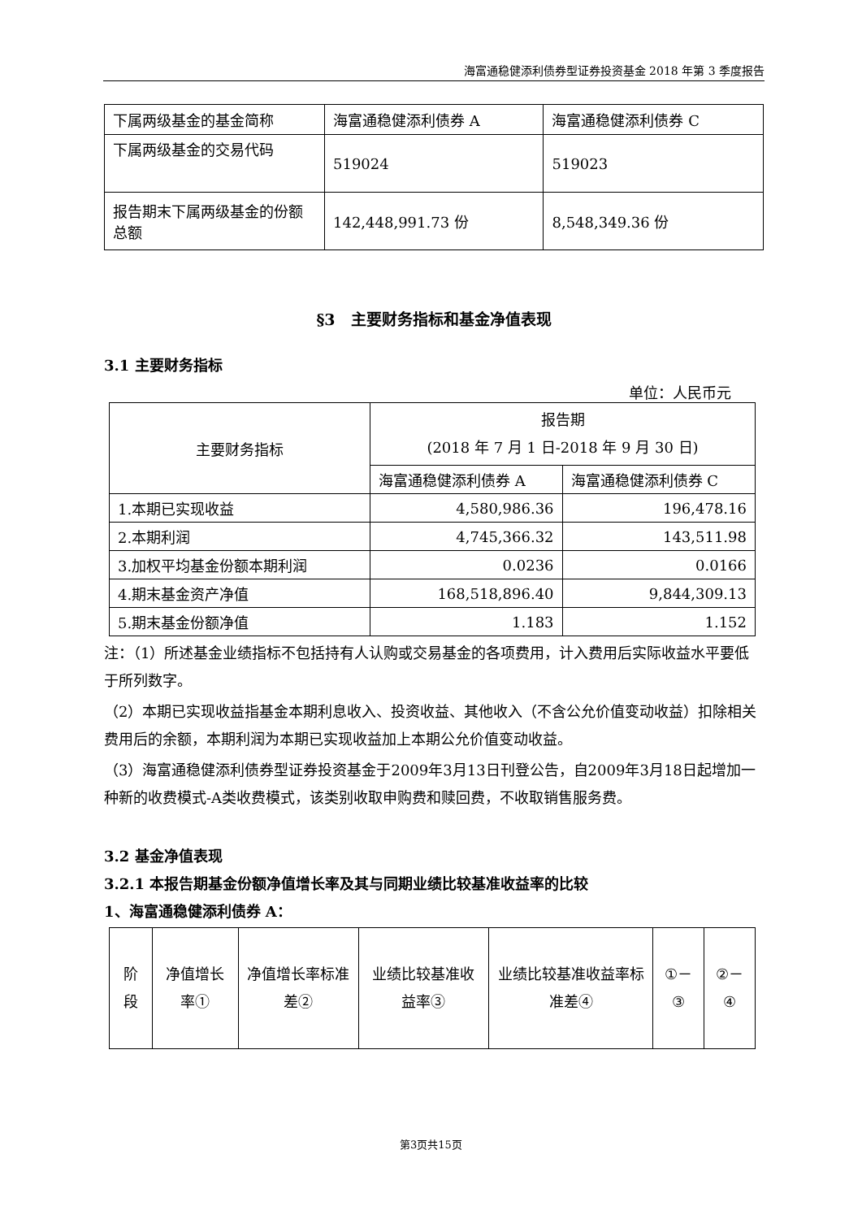海富通稳健添利债券型证券投资基金 2018 年第 3 季度报告
| 下属两级基金的基金简称 | 海富通稳健添利债券 A | 海富通稳健添利债券 C |
| 下属两级基金的交易代码 | 519024 | 519023 |
| 报告期末下属两级基金的份额总额 | 142,448,991.73 份 | 8,548,349.36 份 |
§3　主要财务指标和基金净值表现
3.1 主要财务指标
单位：人民币元
| 主要财务指标 | 报告期 (2018 年 7 月 1 日-2018 年 9 月 30 日) | |
| | 海富通稳健添利债券 A | 海富通稳健添利债券 C |
| 1.本期已实现收益 | 4,580,986.36 | 196,478.16 |
| 2.本期利润 | 4,745,366.32 | 143,511.98 |
| 3.加权平均基金份额本期利润 | 0.0236 | 0.0166 |
| 4.期末基金资产净值 | 168,518,896.40 | 9,844,309.13 |
| 5.期末基金份额净值 | 1.183 | 1.152 |
注：（1）所述基金业绩指标不包括持有人认购或交易基金的各项费用，计入费用后实际收益水平要低于所列数字。
（2）本期已实现收益指基金本期利息收入、投资收益、其他收入（不含公允价值变动收益）扣除相关费用后的余额，本期利润为本期已实现收益加上本期公允价值变动收益。
（3）海富通稳健添利债券型证券投资基金于2009年3月13日刊登公告，自2009年3月18日起增加一种新的收费模式-A类收费模式，该类别收取申购费和赎回费，不收取销售服务费。
3.2 基金净值表现
3.2.1 本报告期基金份额净值增长率及其与同期业绩比较基准收益率的比较
1、海富通稳健添利债券 A：
| 阶段 | 净值增长率① | 净值增长率标准差② | 业绩比较基准收益率③ | 业绩比较基准收益率标准差④ | ①－③ | ②－④ |
第3页共15页